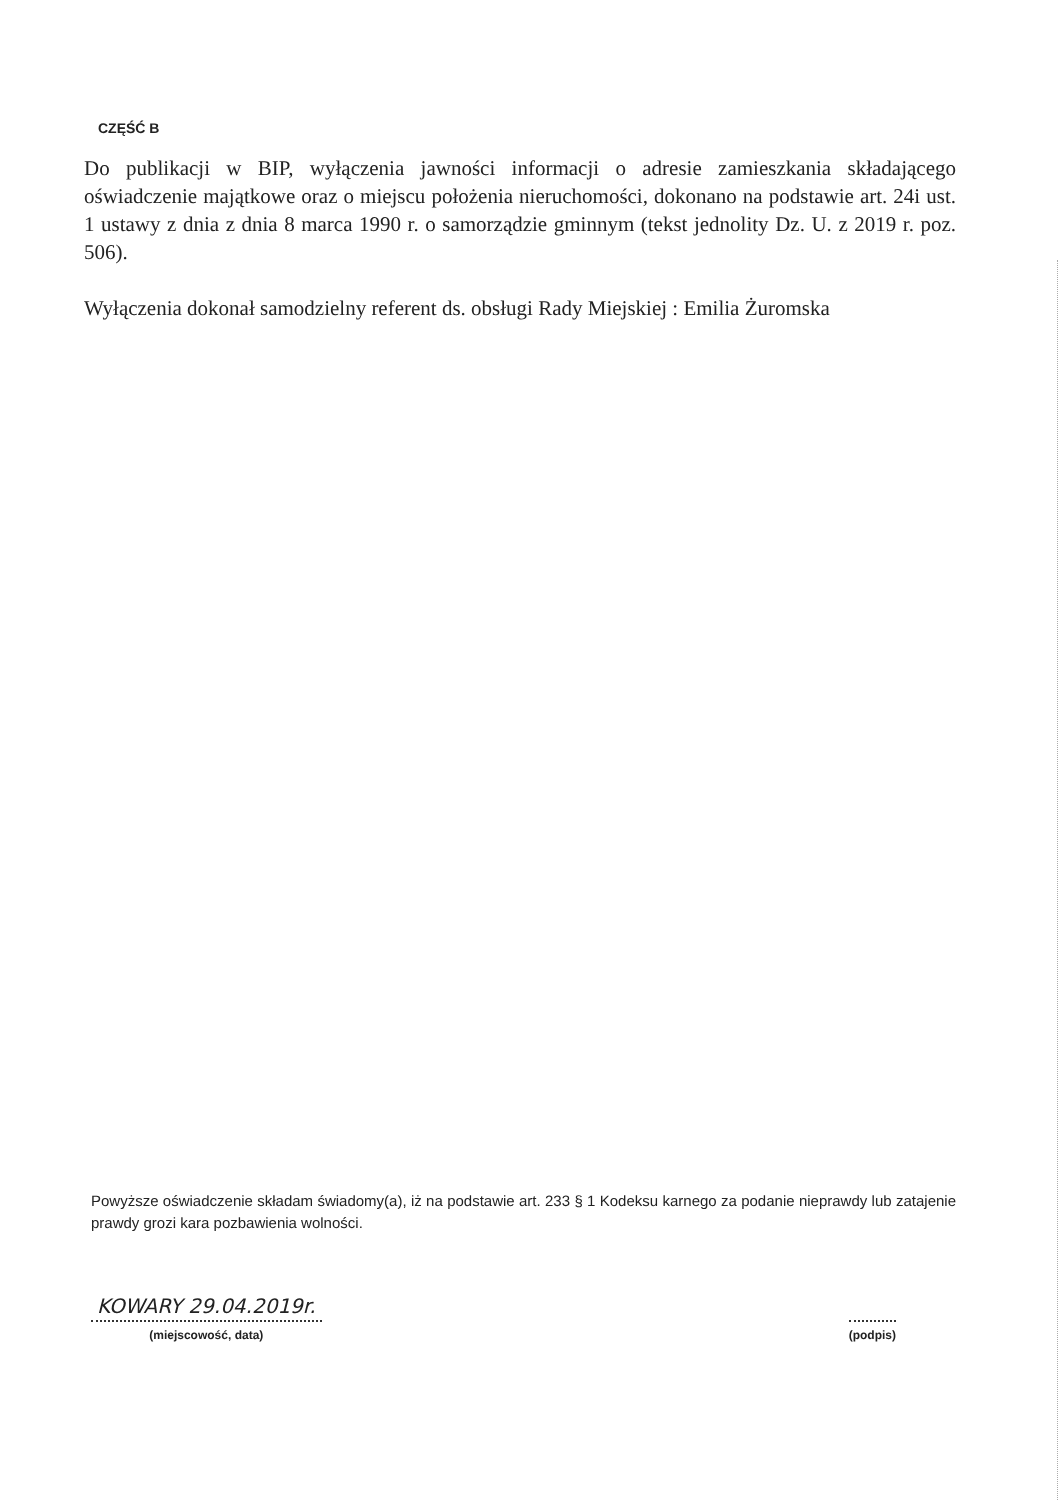CZĘŚĆ B
Do publikacji w BIP, wyłączenia jawności informacji o adresie zamieszkania składającego oświadczenie majątkowe oraz o miejscu położenia nieruchomości, dokonano na podstawie art. 24i ust. 1 ustawy z dnia z dnia 8 marca 1990 r. o samorządzie gminnym (tekst jednolity Dz. U. z 2019 r. poz. 506).
Wyłączenia dokonał samodzielny referent ds. obsługi Rady Miejskiej : Emilia Żuromska
Powyższe oświadczenie składam świadomy(a), iż na podstawie art. 233 § 1 Kodeksu karnego za podanie nieprawdy lub zatajenie prawdy grozi kara pozbawienia wolności.
KOWARY 29.04.2019r.
(miejscowość, data)
(podpis)